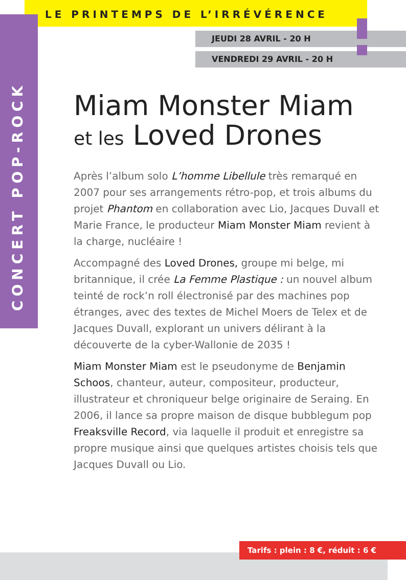LE PRINTEMPS DE L’IRRÉVÉRENCE
CONCERT POP-ROCK
JEUDI 28 AVRIL - 20 H
VENDREDI 29 AVRIL - 20 H
Miam Monster Miam
et les Loved Drones
Après l’album solo L’homme Libellule très remarqué en 2007 pour ses arrangements rétro-pop, et trois albums du projet Phantom en collaboration avec Lio, Jacques Duvall et Marie France, le producteur Miam Monster Miam revient à la charge, nucléaire !
Accompagné des Loved Drones, groupe mi belge, mi britannique, il crée La Femme Plastique : un nouvel album teinté de rock’n roll électronisé par des machines pop étranges, avec des textes de Michel Moers de Telex et de Jacques Duvall, explorant un univers délirant à la découverte de la cyber-Wallonie de 2035 !
Miam Monster Miam est le pseudonyme de Benjamin Schoos, chanteur, auteur, compositeur, producteur, illustrateur et chroniqueur belge originaire de Seraing. En 2006, il lance sa propre maison de disque bubblegum pop Freaksville Record, via laquelle il produit et enregistre sa propre musique ainsi que quelques artistes choisis tels que Jacques Duvall ou Lio.
Tarifs : plein : 8 €, réduit : 6 €